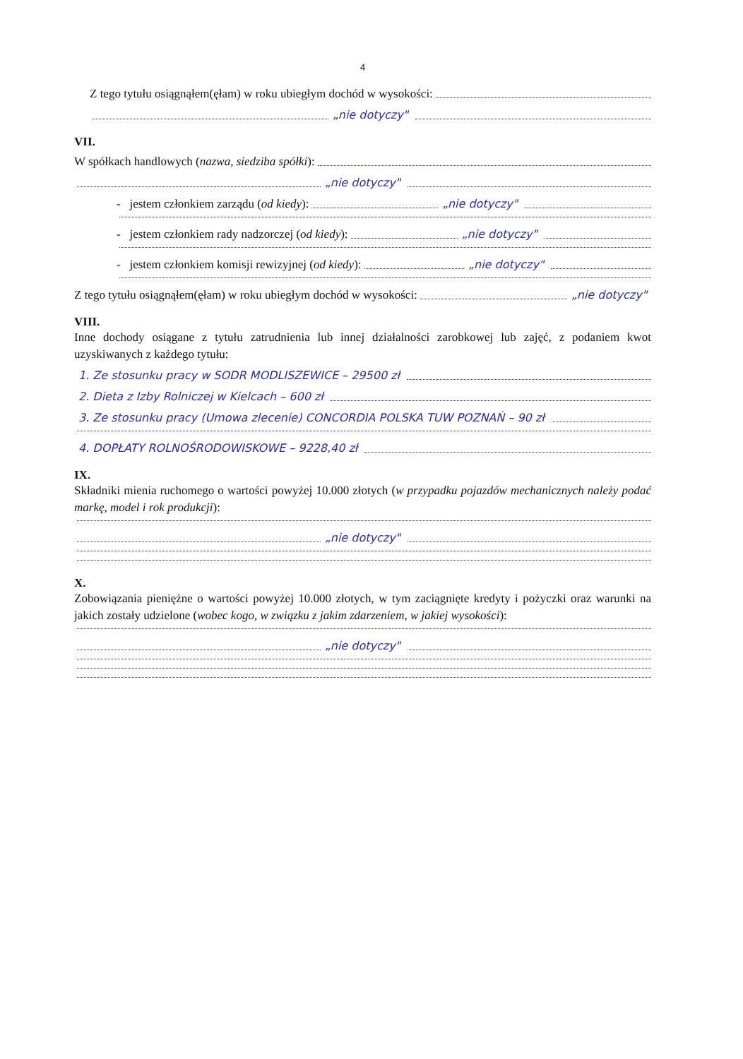4
Z tego tytułu osiągnąłem(ęłam) w roku ubiegłym dochód w wysokości:
„nie dotyczy"
VII.
W spółkach handlowych (nazwa, siedziba spółki ):
„nie dotyczy"
- jestem członkiem zarządu (od kiedy): „nie dotyczy"
- jestem członkiem rady nadzorczej (od kiedy): „nie dotyczy"
- jestem członkiem komisji rewizyjnej (od kiedy): „nie dotyczy"
Z tego tytułu osiągnąłem(ęłam) w roku ubiegłym dochód w wysokości: „nie dotyczy"
VIII.
Inne dochody osiągane z tytułu zatrudnienia lub innej działalności zarobkowej lub zajęć, z podaniem kwot uzyskiwanych z każdego tytułu:
1. Ze stosunku pracy w SODR MODLISZEWICE – 29500 zł
2. Dieta z Izby Rolniczej w Kielcach – 600 zł
3. Ze stosunku pracy (Umowa zlecenie) CONCORDIA POLSKA TUW POZNAŃ – 90 zł
4. DOPŁATY ROLNOŚRODOWISKOWE – 9228,40 zł
IX.
Składniki mienia ruchomego o wartości powyżej 10.000 złotych (w przypadku pojazdów mechanicznych należy podać markę, model i rok produkcji):
„nie dotyczy"
X.
Zobowiązania pieniężne o wartości powyżej 10.000 złotych, w tym zaciągnięte kredyty i pożyczki oraz warunki na jakich zostały udzielone (wobec kogo, w związku z jakim zdarzeniem, w jakiej wysokości):
„nie dotyczy"